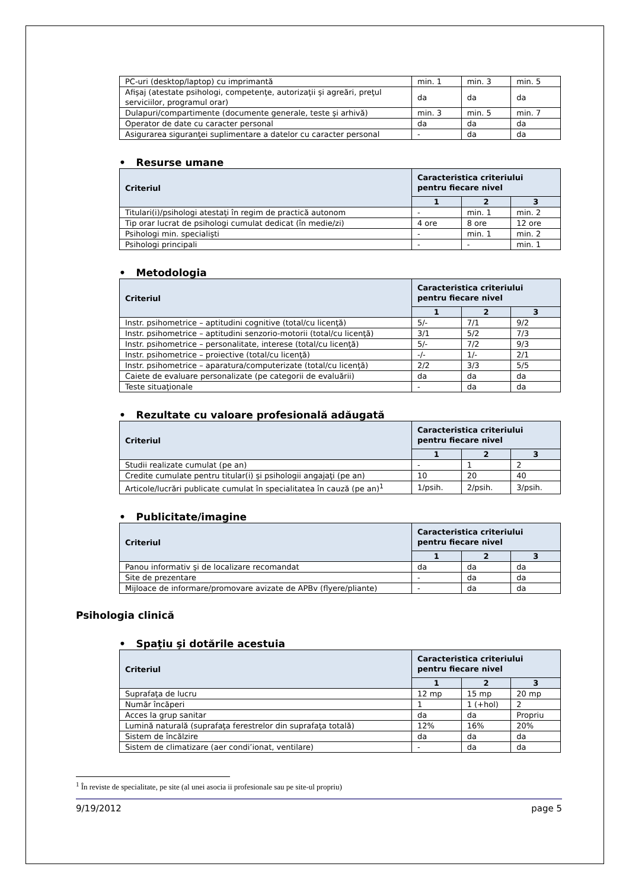| PC-uri (desktop/laptop) cu imprimantă | min. 1 | min. 3 | min. 5 |
| Afişaj (atestate psihologi, competenţe, autorizaţii şi agreări, preţul serviciilor, programul orar) | da | da | da |
| Dulapuri/compartimente (documente generale, teste şi arhivă) | min. 3 | min. 5 | min. 7 |
| Operator de date cu caracter personal | da | da | da |
| Asigurarea siguranţei suplimentare a datelor cu caracter personal | - | da | da |
• Resurse umane
| Criteriul | Caracteristica criteriului pentru fiecare nivel | | |
| --- | --- | --- | --- |
| | 1 | 2 | 3 |
| Titulari(i)/psihologi atestaţi în regim de practică autonom | - | min. 1 | min. 2 |
| Tip orar lucrat de psihologi cumulat dedicat (în medie/zi) | 4 ore | 8 ore | 12 ore |
| Psihologi min. specialişti | - | min. 1 | min. 2 |
| Psihologi principali | - | - | min. 1 |
• Metodologia
| Criteriul | Caracteristica criteriului pentru fiecare nivel | | |
| --- | --- | --- | --- |
| | 1 | 2 | 3 |
| Instr. psihometrice – aptitudini cognitive (total/cu licenţă) | 5/- | 7/1 | 9/2 |
| Instr. psihometrice – aptitudini senzorio-motorii (total/cu licenţă) | 3/1 | 5/2 | 7/3 |
| Instr. psihometrice – personalitate, interese (total/cu licenţă) | 5/- | 7/2 | 9/3 |
| Instr. psihometrice – proiective (total/cu licenţă) | -/- | 1/- | 2/1 |
| Instr. psihometrice – aparatura/computerizate (total/cu licenţă) | 2/2 | 3/3 | 5/5 |
| Caiete de evaluare personalizate (pe categorii de evaluării) | da | da | da |
| Teste situaţionale | - | da | da |
• Rezultate cu valoare profesională adăugată
| Criteriul | Caracteristica criteriului pentru fiecare nivel | | |
| --- | --- | --- | --- |
| | 1 | 2 | 3 |
| Studii realizate cumulat (pe an) | - | 1 | 2 |
| Credite cumulate pentru titular(i) şi psihologii angajaţi (pe an) | 10 | 20 | 40 |
| Articole/lucrări publicate cumulat în specialitatea în cauză (pe an)<sup>1</sup> | 1/psih. | 2/psih. | 3/psih. |
• Publicitate/imagine
| Criteriul | Caracteristica criteriului pentru fiecare nivel | | |
| --- | --- | --- | --- |
| | 1 | 2 | 3 |
| Panou informativ şi de localizare recomandat | da | da | da |
| Site de prezentare | - | da | da |
| Mijloace de informare/promovare avizate de APBv (flyere/pliante) | - | da | da |
Psihologia clinică
• Spaţiu şi dotările acestuia
| Criteriul | Caracteristica criteriului pentru fiecare nivel | | |
| --- | --- | --- | --- |
| | 1 | 2 | 3 |
| Suprafaţa de lucru | 12 mp | 15 mp | 20 mp |
| Număr încăperi | 1 | 1 (+hol) | 2 |
| Acces la grup sanitar | da | da | Propriu |
| Lumină naturală (suprafaţa ferestrelor din suprafaţa totală) | 12% | 16% | 20% |
| Sistem de încălzire | da | da | da |
| Sistem de climatizare (aer condi’ionat, ventilare) | - | da | da |
<sup>1</sup> În reviste de specialitate, pe site (al unei asocia ii profesionale sau pe site-ul propriu)
9/19/2012 page 5